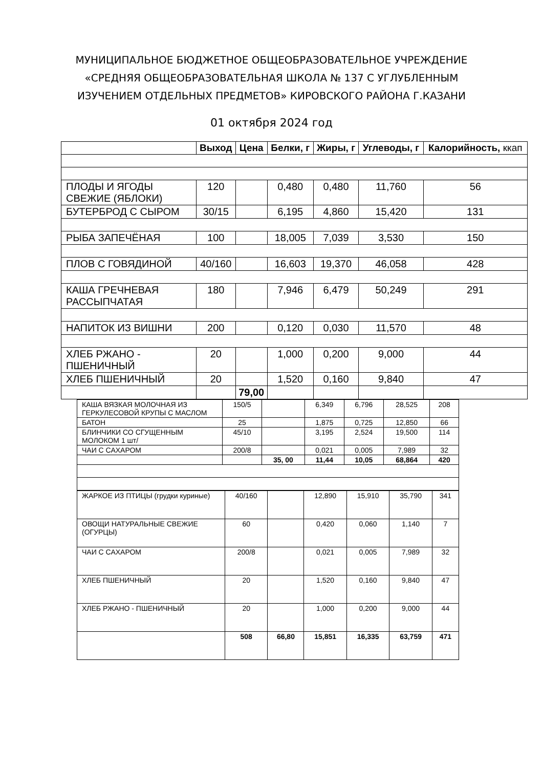МУНИЦИПАЛЬНОЕ БЮДЖЕТНОЕ ОБЩЕОБРАЗОВАТЕЛЬНОЕ УЧРЕЖДЕНИЕ
«СРЕДНЯЯ ОБЩЕОБРАЗОВАТЕЛЬНАЯ ШКОЛА № 137 С УГЛУБЛЕННЫМ
ИЗУЧЕНИЕМ ОТДЕЛЬНЫХ ПРЕДМЕТОВ» КИРОВСКОГО РАЙОНА Г.КАЗАНИ
01 октября 2024 год
| | Выход | | Цена | Белки, г | Жиры, г | Углеводы, г | Калорийность, ккап |
| --- | --- | --- | --- | --- | --- | --- | --- |
| ПЛОДЫ И ЯГОДЫ СВЕЖИЕ (ЯБЛОКИ) | 120 | | | 0,480 | 0,480 | 11,760 | 56 |
| БУТЕРБРОД С СЫРОМ | 30/15 | | | 6,195 | 4,860 | 15,420 | 131 |
| РЫБА ЗАПЕЧЁНАЯ | 100 | | | 18,005 | 7,039 | 3,530 | 150 |
| ПЛОВ С ГОВЯДИНОЙ | 40/160 | | | 16,603 | 19,370 | 46,058 | 428 |
| КАША ГРЕЧНЕВАЯ РАССЫПЧАТАЯ | 180 | | | 7,946 | 6,479 | 50,249 | 291 |
| НАПИТОК ИЗ ВИШНИ | 200 | | | 0,120 | 0,030 | 11,570 | 48 |
| ХЛЕБ РЖАНО - ПШЕНИЧНЫЙ | 20 | | | 1,000 | 0,200 | 9,000 | 44 |
| ХЛЕБ ПШЕНИЧНЫЙ | 20 | | | 1,520 | 0,160 | 9,840 | 47 |
| | | 79,00 | | | | | |
| КАША ВЯЗКАЯ МОЛОЧНАЯ ИЗ ГЕРКУЛЕСОВОЙ КРУПЫ С МАСЛОМ | 150/5 | | 6,349 | 6,796 | 28,525 | 208 |
| БАТОН | 25 | | 1,875 | 0,725 | 12,850 | 66 |
| БЛИНЧИКИ СО СГУЩЕННЫМ МОЛОКОМ 1 шт/ | 45/10 | | 3,195 | 2,524 | 19,500 | 114 |
| ЧАИ С САХАРОМ | 200/8 | | 0,021 | 0,005 | 7,989 | 32 |
| | | 35, 00 | 11,44 | 10,05 | 68,864 | 420 |
| ЖАРКОЕ ИЗ ПТИЦЫ (грудки куриные) | 40/160 | | 12,890 | 15,910 | 35,790 | 341 |
| ОВОЩИ НАТУРАЛЬНЫЕ СВЕЖИЕ (ОГУРЦЫ) | 60 | | 0,420 | 0,060 | 1,140 | 7 |
| ЧАИ С САХАРОМ | 200/8 | | 0,021 | 0,005 | 7,989 | 32 |
| ХЛЕБ ПШЕНИЧНЫЙ | 20 | | 1,520 | 0,160 | 9,840 | 47 |
| ХЛЕБ РЖАНО - ПШЕНИЧНЫЙ | 20 | | 1,000 | 0,200 | 9,000 | 44 |
| | 508 | 66,80 | 15,851 | 16,335 | 63,759 | 471 |